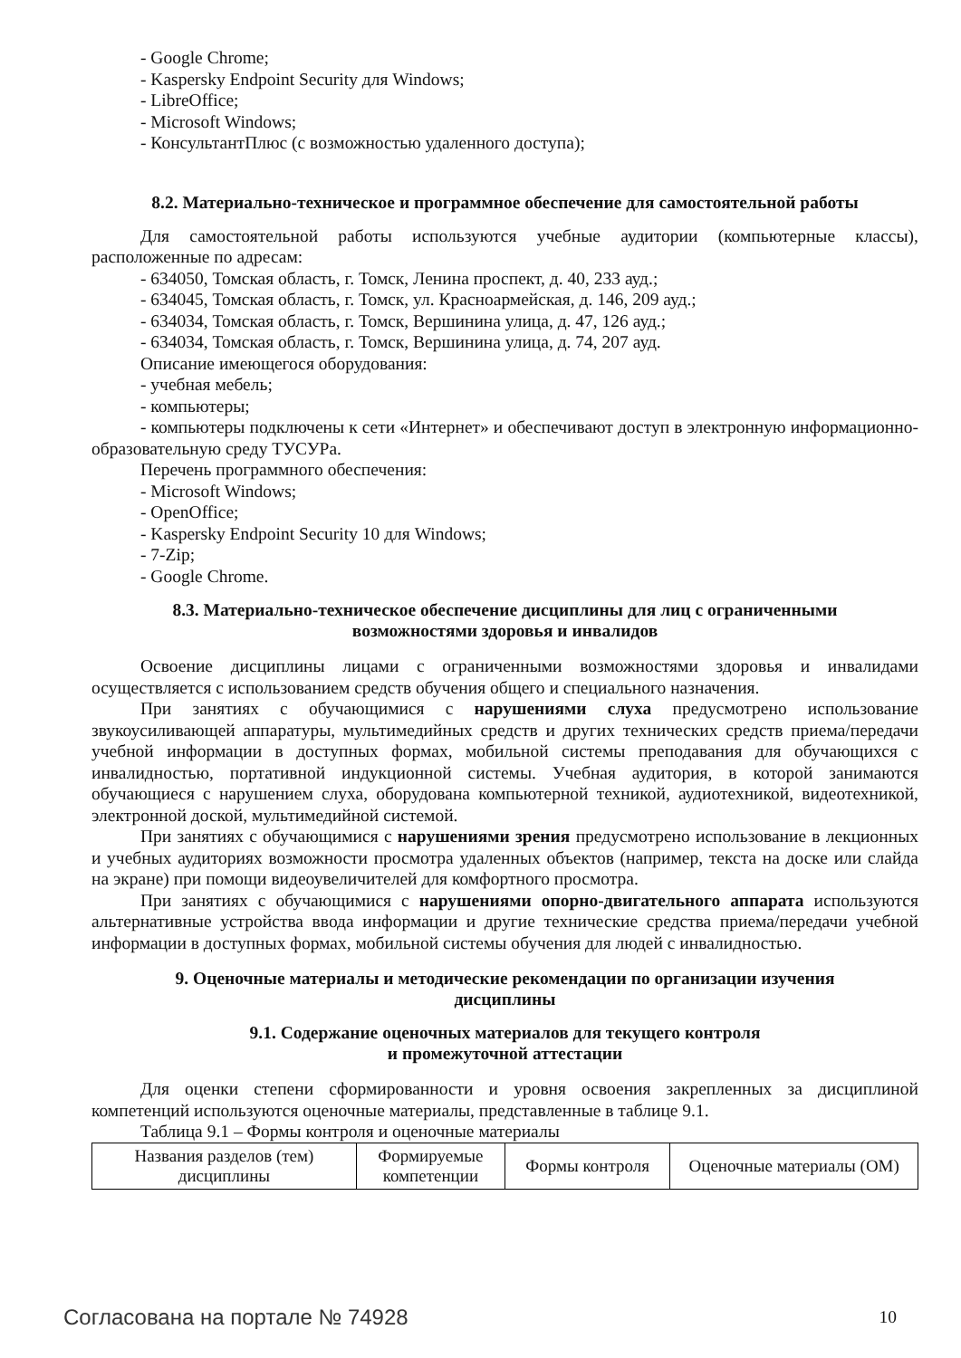- Google Chrome;
- Kaspersky Endpoint Security для Windows;
- LibreOffice;
- Microsoft Windows;
- КонсультантПлюс (с возможностью удаленного доступа);
8.2. Материально-техническое и программное обеспечение для самостоятельной работы
Для самостоятельной работы используются учебные аудитории (компьютерные классы), расположенные по адресам:
- 634050, Томская область, г. Томск, Ленина проспект, д. 40, 233 ауд.;
- 634045, Томская область, г. Томск, ул. Красноармейская, д. 146, 209 ауд.;
- 634034, Томская область, г. Томск, Вершинина улица, д. 47, 126 ауд.;
- 634034, Томская область, г. Томск, Вершинина улица, д. 74, 207 ауд.
Описание имеющегося оборудования:
- учебная мебель;
- компьютеры;
- компьютеры подключены к сети «Интернет» и обеспечивают доступ в электронную информационно-образовательную среду ТУСУРа.
Перечень программного обеспечения:
- Microsoft Windows;
- OpenOffice;
- Kaspersky Endpoint Security 10 для Windows;
- 7-Zip;
- Google Chrome.
8.3. Материально-техническое обеспечение дисциплины для лиц с ограниченными
возможностями здоровья и инвалидов
Освоение дисциплины лицами с ограниченными возможностями здоровья и инвалидами осуществляется с использованием средств обучения общего и специального назначения.
При занятиях с обучающимися с нарушениями слуха предусмотрено использование звукоусиливающей аппаратуры, мультимедийных средств и других технических средств приема/передачи учебной информации в доступных формах, мобильной системы преподавания для обучающихся с инвалидностью, портативной индукционной системы. Учебная аудитория, в которой занимаются обучающиеся с нарушением слуха, оборудована компьютерной техникой, аудиотехникой, видеотехникой, электронной доской, мультимедийной системой.
При занятиях с обучающимися с нарушениями зрения предусмотрено использование в лекционных и учебных аудиториях возможности просмотра удаленных объектов (например, текста на доске или слайда на экране) при помощи видеоувеличителей для комфортного просмотра.
При занятиях с обучающимися с нарушениями опорно-двигательного аппарата используются альтернативные устройства ввода информации и другие технические средства приема/передачи учебной информации в доступных формах, мобильной системы обучения для людей с инвалидностью.
9. Оценочные материалы и методические рекомендации по организации изучения
дисциплины
9.1. Содержание оценочных материалов для текущего контроля
и промежуточной аттестации
Для оценки степени сформированности и уровня освоения закрепленных за дисциплиной компетенций используются оценочные материалы, представленные в таблице 9.1.
Таблица 9.1 – Формы контроля и оценочные материалы
| Названия разделов (тем) дисциплины | Формируемые компетенции | Формы контроля | Оценочные материалы (ОМ) |
Согласована на портале № 74928 10